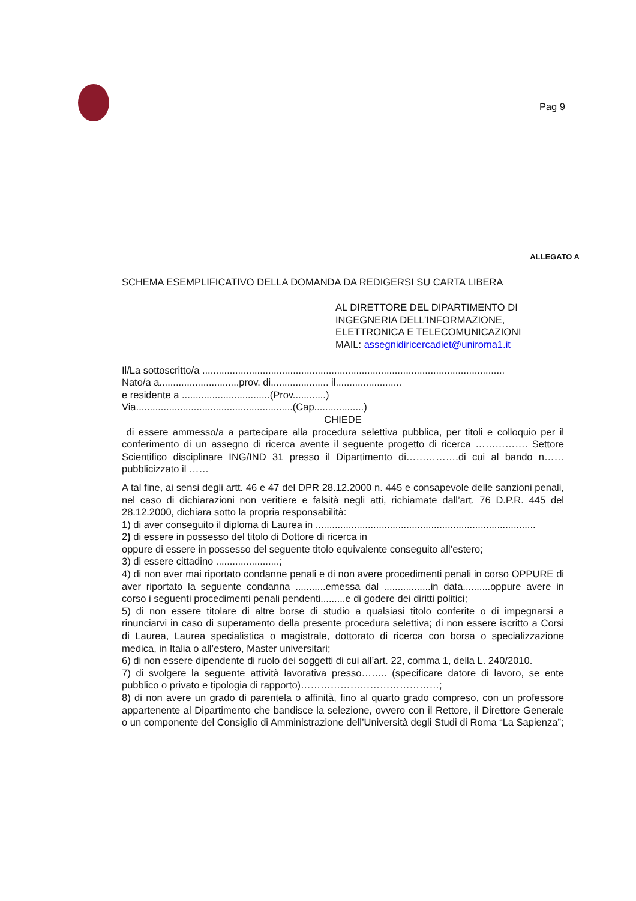Pag 9
ALLEGATO A
SCHEMA ESEMPLIFICATIVO DELLA DOMANDA DA REDIGERSI SU CARTA LIBERA
AL DIRETTORE DEL DIPARTIMENTO DI
INGEGNERIA DELL’INFORMAZIONE,
ELETTRONICA E TELECOMUNICAZIONI
MAIL: assegnidiricercadiet@uniroma1.it
Il/La sottoscritto/a ..............................................................................................................
Nato/a a.............................prov. di..................... il........................
e residente a ................................(Prov............)
Via.........................................................(Cap..................)
CHIEDE
di essere ammesso/a a partecipare alla procedura selettiva pubblica, per titoli e colloquio per il conferimento di un assegno di ricerca avente il seguente progetto di ricerca ……………. Settore Scientifico disciplinare ING/IND 31 presso il Dipartimento di…………….di cui al bando n……pubblicizzato il ……
A tal fine, ai sensi degli artt. 46 e 47 del DPR 28.12.2000 n. 445 e consapevole delle sanzioni penali, nel caso di dichiarazioni non veritiere e falsità negli atti, richiamate dall’art. 76 D.P.R. 445 del 28.12.2000, dichiara sotto la propria responsabilità:
1) di aver conseguito il diploma di Laurea in ................................................................................
2) di essere in possesso del titolo di Dottore di ricerca in
oppure di essere in possesso del seguente titolo equivalente conseguito all’estero;
3) di essere cittadino .......................;
4) di non aver mai riportato condanne penali e di non avere procedimenti penali in corso OPPURE di aver riportato la seguente condanna ...........emessa dal .................in data..........oppure avere in corso i seguenti procedimenti penali pendenti.........e di godere dei diritti politici;
5) di non essere titolare di altre borse di studio a qualsiasi titolo conferite o di impegnarsi a rinunciarvi in caso di superamento della presente procedura selettiva; di non essere iscritto a Corsi di Laurea, Laurea specialistica o magistrale, dottorato di ricerca con borsa o specializzazione medica, in Italia o all’estero, Master universitari;
6) di non essere dipendente di ruolo dei soggetti di cui all’art. 22, comma 1, della L. 240/2010.
7) di svolgere la seguente attività lavorativa presso…….. (specificare datore di lavoro, se ente pubblico o privato e tipologia di rapporto)……………………………………;
8) di non avere un grado di parentela o affinità, fino al quarto grado compreso, con un professore appartenente al Dipartimento che bandisce la selezione, ovvero con il Rettore, il Direttore Generale o un componente del Consiglio di Amministrazione dell’Università degli Studi di Roma “La Sapienza”;